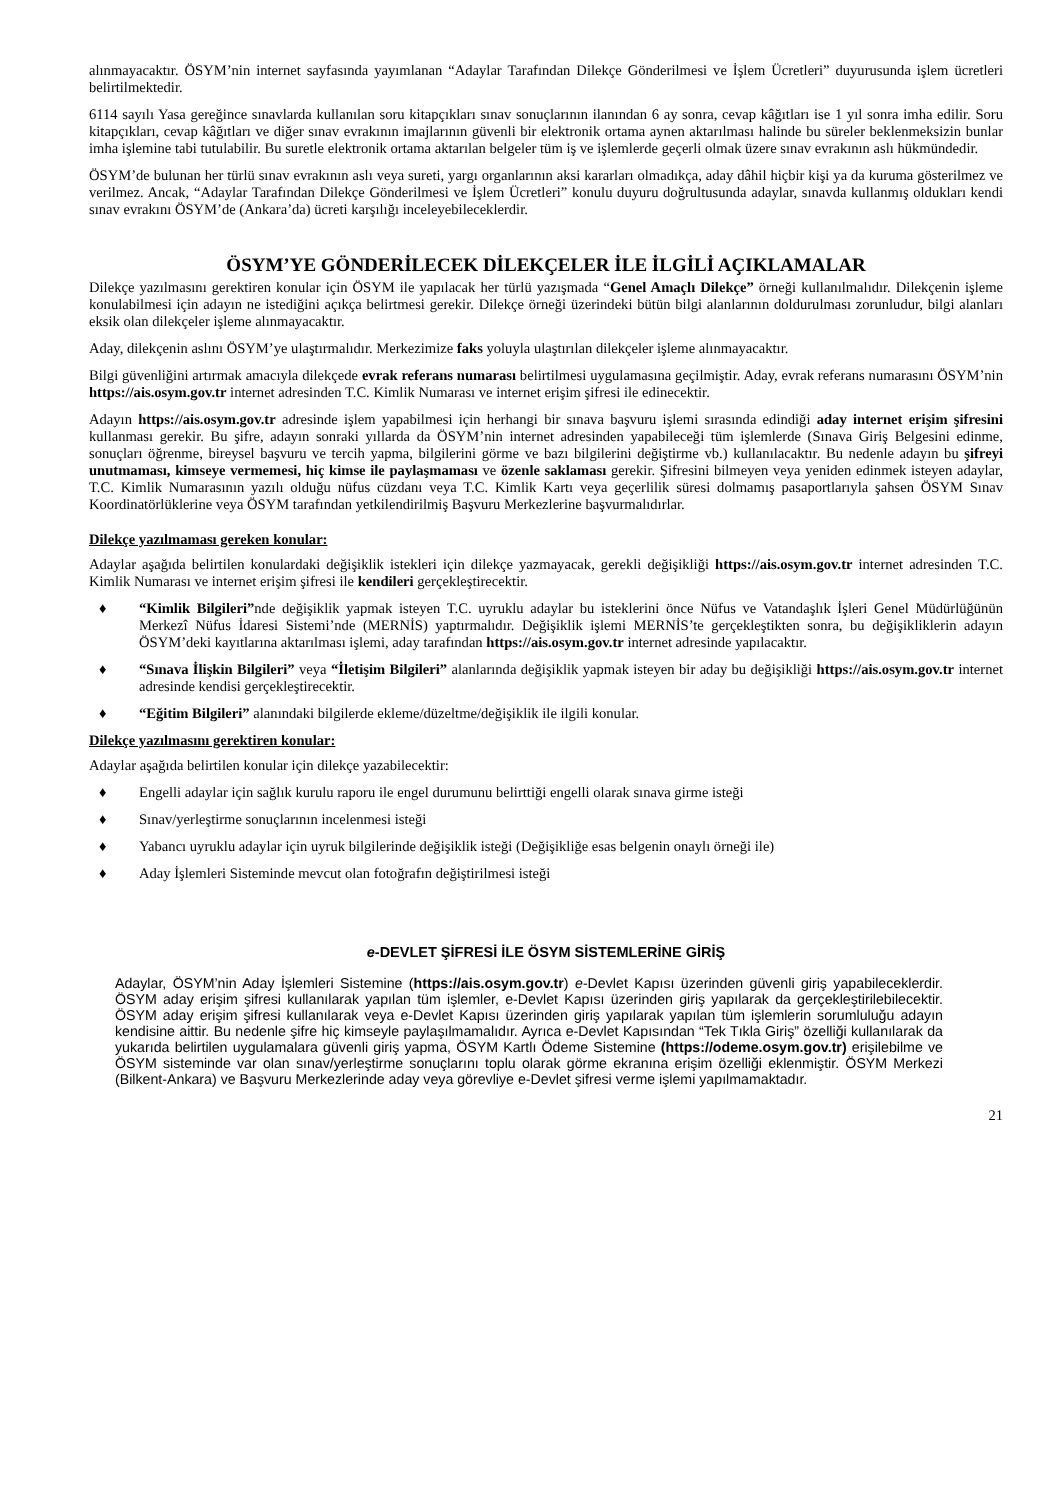alınmayacaktır. ÖSYM’nin internet sayfasında yayımlanan “Adaylar Tarafından Dilekçe Gönderilmesi ve İşlem Ücretleri” duyurusunda işlem ücretleri belirtilmektedir.
6114 sayılı Yasa gereğince sınavlarda kullanılan soru kitapçıkları sınav sonuçlarının ilanından 6 ay sonra, cevap kâğıtları ise 1 yıl sonra imha edilir. Soru kitapçıkları, cevap kâğıtları ve diğer sınav evrakının imajlarının güvenli bir elektronik ortama aynen aktarılması halinde bu süreler beklenmeksizin bunlar imha işlemine tabi tutulabilir. Bu suretle elektronik ortama aktarılan belgeler tüm iş ve işlemlerde geçerli olmak üzere sınav evrakının aslı hükmündedir.
ÖSYM’de bulunan her türlü sınav evrakının aslı veya sureti, yargı organlarının aksi kararları olmadıkça, aday dâhil hiçbir kişi ya da kuruma gösterilmez ve verilmez. Ancak, “Adaylar Tarafından Dilekçe Gönderilmesi ve İşlem Ücretleri” konulu duyuru doğrultusunda adaylar, sınavda kullanmış oldukları kendi sınav evrakını ÖSYM’de (Ankara’da) ücreti karşılığı inceleyebileceklerdir.
ÖSYM’YE GÖNDERİLECEK DİLEKÇELER İLE İLGİLİ AÇIKLAMALAR
Dilekçe yazılmasını gerektiren konular için ÖSYM ile yapılacak her türlü yazışmada “Genel Amaçlı Dilekçe” örneği kullanılmalıdır. Dilekçenin işleme konulabilmesi için adayın ne istediğini açıkça belirtmesi gerekir. Dilekçe örneği üzerindeki bütün bilgi alanlarının doldurulması zorunludur, bilgi alanları eksik olan dilekçeler işleme alınmayacaktır.
Aday, dilekçenin aslını ÖSYM’ye ulaştırmalıdır. Merkezimize faks yoluyla ulaştırılan dilekçeler işleme alınmayacaktır.
Bilgi güvenliğini artırmak amacıyla dilekçede evrak referans numarası belirtilmesi uygulamasına geçilmiştir. Aday, evrak referans numarasını ÖSYM’nin https://ais.osym.gov.tr internet adresinden T.C. Kimlik Numarası ve internet erişim şifresi ile edinecektir.
Adayın https://ais.osym.gov.tr adresinde işlem yapabilmesi için herhangi bir sınava başvuru işlemi sırasında edindiği aday internet erişim şifresini kullanması gerekir. Bu şifre, adayın sonraki yıllarda da ÖSYM’nin internet adresinden yapabileceği tüm işlemlerde (Sınava Giriş Belgesini edinme, sonuçları öğrenme, bireysel başvuru ve tercih yapma, bilgilerini görme ve bazı bilgilerini değiştirme vb.) kullanılacaktır. Bu nedenle adayın bu şifreyi unutmaması, kimseye vermemesi, hiç kimse ile paylaşmaması ve özenle saklaması gerekir. Şifresini bilmeyen veya yeniden edinmek isteyen adaylar, T.C. Kimlik Numarasının yazılı olduğu nüfus cüzdanı veya T.C. Kimlik Kartı veya geçerlilik süresi dolmamış pasaportlarıyla şahsen ÖSYM Sınav Koordinatörlüklerine veya ÖSYM tarafından yetkilendirilmiş Başvuru Merkezlerine başvurmalıdırlar.
Dilekçe yazılmaması gereken konular:
Adaylar aşağıda belirtilen konulardaki değişiklik istekleri için dilekçe yazmayacak, gerekli değişikliği https://ais.osym.gov.tr internet adresinden T.C. Kimlik Numarası ve internet erişim şifresi ile kendileri gerçekleştirecektir.
♦ “Kimlik Bilgileri”nde değişiklik yapmak isteyen T.C. uyruklu adaylar bu isteklerini önce Nüfus ve Vatandaşlık İşleri Genel Müdürlüğünün Merkezî Nüfus İdaresi Sistemi’nde (MERNİS) yaptırmalıdır. Değişiklik işlemi MERNİS’te gerçekleştikten sonra, bu değişikliklerin adayın ÖSYM’deki kayıtlarına aktarılması işlemi, aday tarafından https://ais.osym.gov.tr internet adresinde yapılacaktır.
♦ “Sınava İlişkin Bilgileri” veya “İletişim Bilgileri” alanlarında değişiklik yapmak isteyen bir aday bu değişikliği https://ais.osym.gov.tr internet adresinde kendisi gerçekleştirecektir.
♦ “Eğitim Bilgileri” alanındaki bilgilerde ekleme/düzeltme/değişiklik ile ilgili konular.
Dilekçe yazılmasını gerektiren konular:
Adaylar aşağıda belirtilen konular için dilekçe yazabilecektir:
♦ Engelli adaylar için sağlık kurulu raporu ile engel durumunu belirttiği engelli olarak sınava girme isteği
♦ Sınav/yerleştirme sonuçlarının incelenmesi isteği
♦ Yabancı uyruklu adaylar için uyruk bilgilerinde değişiklik isteği (Değişikliğe esas belgenin onaylı örneği ile)
♦ Aday İşlemleri Sisteminde mevcut olan fotoğrafın değiştirilmesi isteği
e-DEVLET ŞİFRESİ İLE ÖSYM SİSTEMLERİNE GİRİŞ
Adaylar, ÖSYM’nin Aday İşlemleri Sistemine (https://ais.osym.gov.tr) e-Devlet Kapısı üzerinden güvenli giriş yapabileceklerdir. ÖSYM aday erişim şifresi kullanılarak yapılan tüm işlemler, e-Devlet Kapısı üzerinden giriş yapılarak da gerçekleştirilebilecektir. ÖSYM aday erişim şifresi kullanılarak veya e-Devlet Kapısı üzerinden giriş yapılarak yapılan tüm işlemlerin sorumluluğu adayın kendisine aittir. Bu nedenle şifre hiç kimseyle paylaşılmamalıdır. Ayrıca e-Devlet Kapısından “Tek Tıkla Giriş” özelliği kullanılarak da yukarıda belirtilen uygulamalara güvenli giriş yapma, ÖSYM Kartlı Ödeme Sistemine (https://odeme.osym.gov.tr) erişilebilme ve ÖSYM sisteminde var olan sınav/yerleştirme sonuçlarını toplu olarak görme ekranına erişim özelliği eklenmiştir. ÖSYM Merkezi (Bilkent-Ankara) ve Başvuru Merkezlerinde aday veya görevliye e-Devlet şifresi verme işlemi yapılmamaktadır.
21